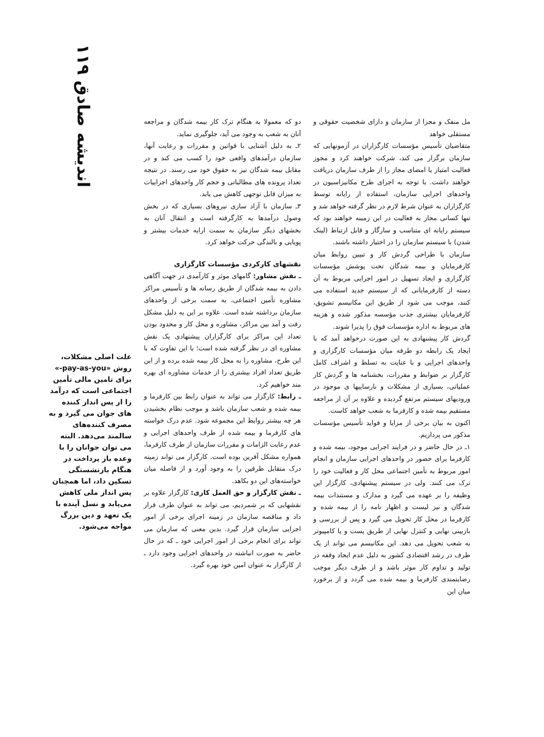اندیشه صادق ۱۱۹
مل منفک و مجزا از سازمان و دارای شخصیت حقوقی و مستقلی خواهد
متقاضیان تأسیس مؤسسات کارگزاران در آزمونهایی که سازمان برگزار می کند، شرکت خواهند کرد و مجوز فعالیت امتیاز یا امضای مجاز را از طرف سازمان دریافت خواهند داشت. با توجه به اجرای طرح مکانیزاسیون در واحدهای اجرایی سازمان، استفاده از رایانه توسط کارگزاران به عنوان شرط لازم در نظر گرفته خواهد شد و تنها کسانی مجاز به فعالیت در این زمینه خواهند بود که سیستم رایانه ای متناسب و سازگار و قابل ارتباط (لینک شدن) با سیستم سازمان را در اختیار داشته باشند.
سازمان با طراحی گردش کار و تبیین روابط میان کارفرمایان و بیمه شدگان تحت پوشش مؤسسات کارگزاری و ایجاد تسهیل در امور اجرایی مربوط به آن دسته از کارفرمایانی که از سیستم جدید استفاده می کنند، موجب می شود از طریق این مکانیسم تشویق، کارفرمایان بیشتری جذب مؤسسه مذکور شده و هزینه های مربوط به اداره مؤسسات فوق را پذیرا شوند.
گردش کار پیشنهادی به این صورت درخواهد آمد که با ایجاد یک رابطه دو طرفه میان مؤسسات کارگزاری و واحدهای اجرایی و با عنایت به تسلط و اشراف کامل کارگزار بر ضوابط و مقررات، بخشنامه ها و گردش کار عملیاتی، بسیاری از مشکلات و نارساییها ی موجود در ورودیهای سیستم مرتفع گردیده و علاوه بر آن از مراجعه مستقیم بیمه شده و کارفرما به شعب خواهد کاست.
اکنون به بیان برخی از مزایا و فواید تأسیس مؤسسات مذکور می پردازیم.
۱ـ در حال حاضر و در فرایند اجرایی موجود، بیمه شده و کارفرما برای حضور در واحدهای اجرایی سازمان و انجام امور مربوط به تأمین اجتماعی محل کار و فعالیت خود را ترک می کنند. ولی در سیستم پیشنهادی، کارگزار این وظیفه را بر عهده می گیرد و مدارک و مستندات بیمه شدگان و نیز لیست و اظهار نامه را از بیمه شده و کارفرما در محل کار تحویل می گیرد و پس از بررسی و بازبینی نهایی و کنترل نهایی از طریق پست و یا کامپیوتر به شعب تحویل می دهد. این مکانیسم می تواند از یک طرف در رشد اقتصادی کشور به دلیل عدم ایجاد وقفه در تولید و تداوم کار موثر باشد و از طرف دیگر موجب رضایتمندی کارفرما و بیمه شده می گردد و از برخورد میان این
دو که معمولا به هنگام ترک کار بیمه شدگان و مراجعه آنان به شعب به وجود می آید، جلوگیری نماید.
۲ـ به دلیل آشنایی با قوانین و مقررات و رعایت آنها، سازمان درآمدهای واقعی خود را کسب می کند و در مقابل بیمه شدگان نیز به حقوق خود می رسند. در نتیجه تعداد پرونده های مطالباتی و حجم کار واحدهای اجراییات به میزان قابل توجهی کاهش می یابد.
۳ـ سازمان با آزاد سازی نیروهای بسیاری که در بخش وصول درآمدها به کارگرفته است و انتقال آنان به بخشهای دیگر سازمان به سمت ارایه خدمات بیشتر و پویایی و بالندگی حرکت خواهد کرد.
نقشهای کارکردی مؤسسات کارگزاری
ـ نقش مشاور: گامهای موثر و کارآمدی در جهت آگاهی دادن به بیمه شدگان از طریق رسانه ها و تأسیس مراکز مشاوره تأمین اجتماعی، به سمت برخی از واحدهای سازمان برداشته شده است. علاوه بر این به دلیل مشکل رفت و آمد بین مراکز، مشاوره و محل کار و محدود بودن تعداد این مراکز برای کارگزاران پیشنهادی یک نقش مشاوره ای در نظر گرفته شده است؛ با این تفاوت که با این طرح، مشاوره را به محل کار بیمه شده برده و از این طریق تعداد افراد بیشتری را از خدمات مشاوره ای بهره مند خواهیم کرد.
ـ رابط: کارگزار می تواند به عنوان رابط بین کارفرما و بیمه شده و شعب سازمان باشد و موجب نظام بخشیدن هر چه بیشتر روابط این مجموعه شود. عدم درک خواسته های کارفرما و بیمه شده از طرف واحدهای اجرایی و عدم رعایت الزامات و مقررات سازمان از طرف کارفرما، همواره مشکل آفرین بوده است. کارگزار می تواند زمینه درک متقابل طرفین را به وجود آورد و از فاصله میان خواسته‌های این دو بکاهد.
ـ نقش کارگزار و حق العمل کاری: کارگزار علاوه بر نقشهایی که بر شمردیم، می تواند به عنوان طرف قرار داد و مناقصه سازمان در زمینه اجرای برخی از امور اجرایی سازمان قرار گیرد. بدین معنی که سازمان می تواند برای انجام برخی از امور اجرایی خود ـ که در حال حاضر به صورت انباشته در واحدهای اجرایی وجود دارد ـ از کارگزار به عنوان امین خود بهره گیرد.
علت اصلی مشکلات، روش «pay-as-you-» برای تامین مالی تأمین اجتماعی است که درآمد را از پس انداز کننده های جوان می گیرد و به مصرف کننده‌های سالمند می‌دهد. البته می توان جوانان را با وعده باز پرداخت در هنگام بازنشستگی تسکین داد، اما همچنان پس انداز ملی کاهش می‌یابد و نسل آینده با یک تعهد و دین بزرگ مواجه می‌شود.